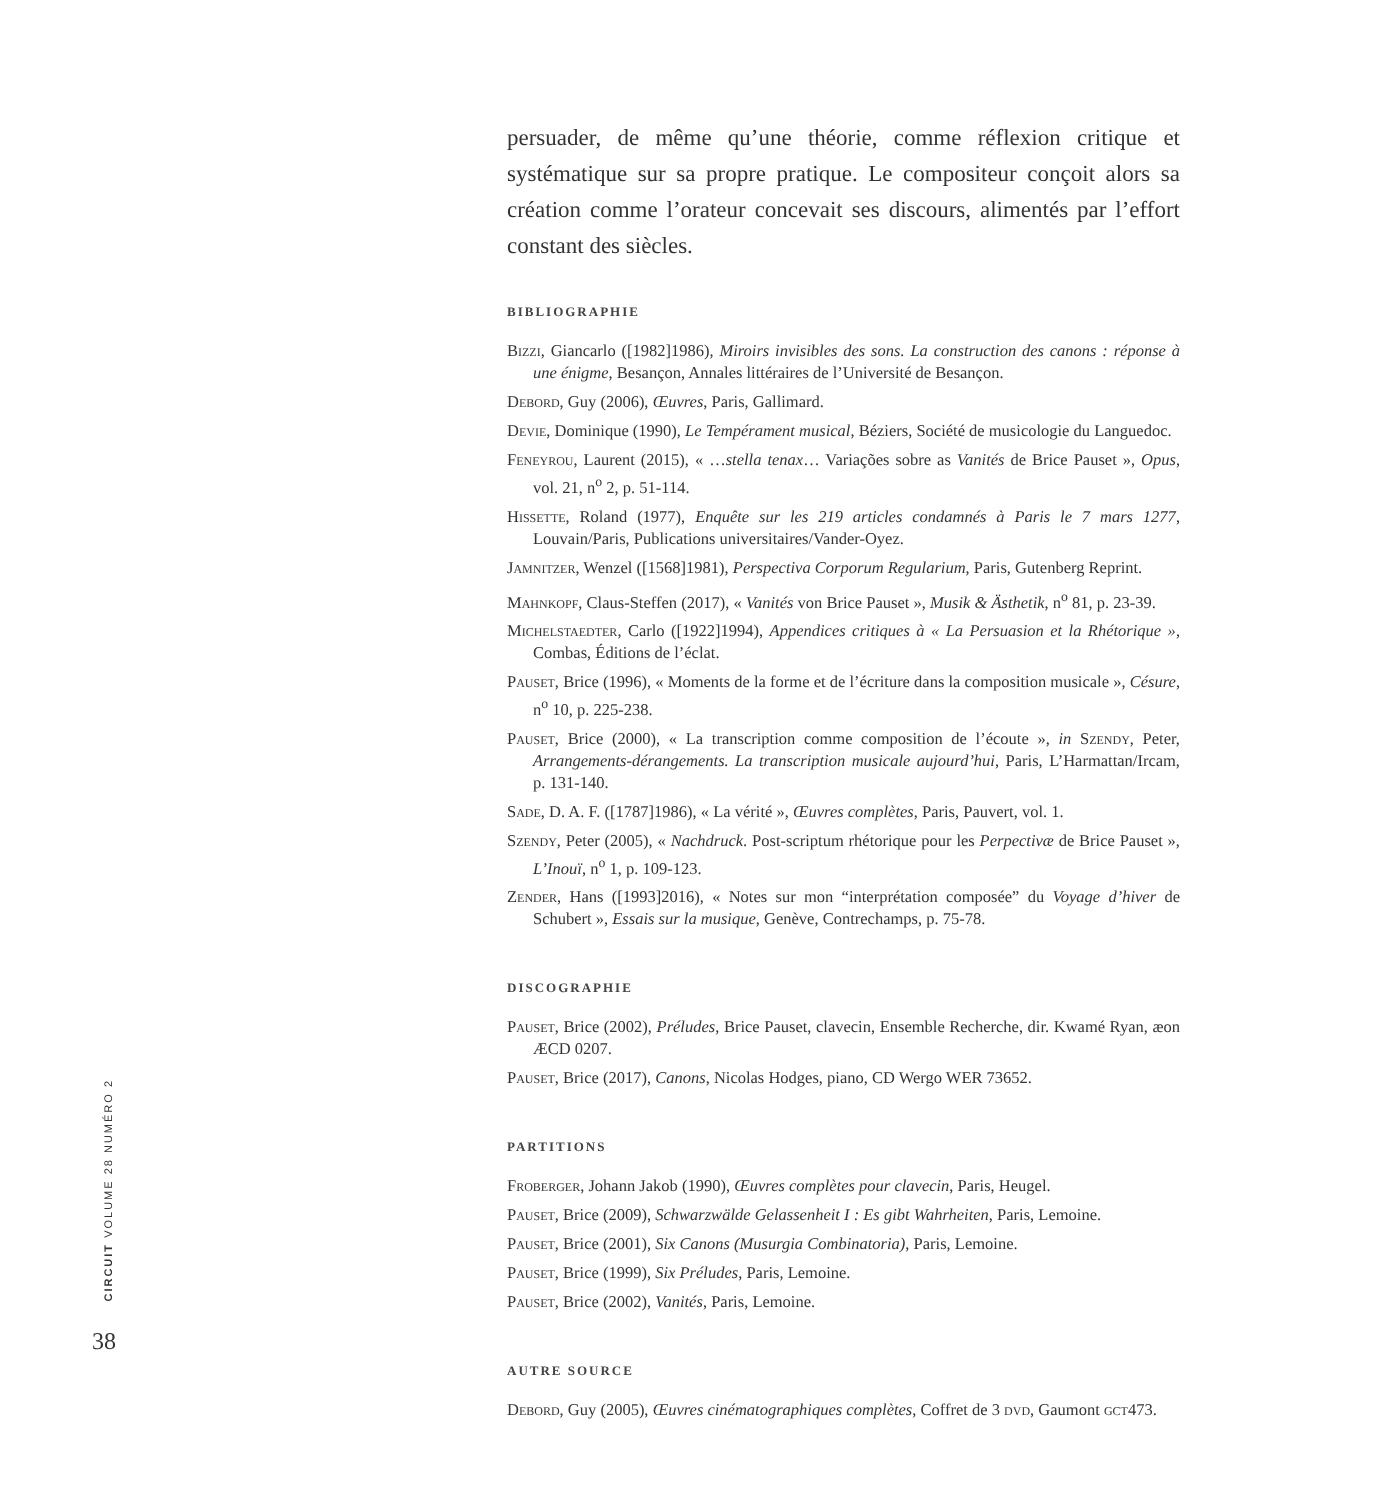persuader, de même qu’une théorie, comme réflexion critique et systématique sur sa propre pratique. Le compositeur conçoit alors sa création comme l’orateur concevait ses discours, alimentés par l’effort constant des siècles.
BIBLIOGRAPHIE
Bizzi, Giancarlo ([1982]1986), Miroirs invisibles des sons. La construction des canons : réponse à une énigme, Besançon, Annales littéraires de l’Université de Besançon.
Debord, Guy (2006), Œuvres, Paris, Gallimard.
Devie, Dominique (1990), Le Tempérament musical, Béziers, Société de musicologie du Languedoc.
Feneyrou, Laurent (2015), « …stella tenax… Variações sobre as Vanités de Brice Pauset », Opus, vol. 21, n<sup>o</sup> 2, p. 51-114.
Hissette, Roland (1977), Enquête sur les 219 articles condamnés à Paris le 7 mars 1277, Louvain/Paris, Publications universitaires/Vander-Oyez.
Jamnitzer, Wenzel ([1568]1981), Perspectiva Corporum Regularium, Paris, Gutenberg Reprint.
Mahnkopf, Claus-Steffen (2017), « Vanités von Brice Pauset », Musik & Ästhetik, n<sup>o</sup> 81, p. 23-39.
Michelstaedter, Carlo ([1922]1994), Appendices critiques à « La Persuasion et la Rhétorique », Combas, Éditions de l’éclat.
Pauset, Brice (1996), « Moments de la forme et de l’écriture dans la composition musicale », Césure, n<sup>o</sup> 10, p. 225-238.
Pauset, Brice (2000), « La transcription comme composition de l’écoute », in Szendy, Peter, Arrangements-dérangements. La transcription musicale aujourd’hui, Paris, L’Harmattan/Ircam, p. 131-140.
Sade, D. A. F. ([1787]1986), « La vérité », Œuvres complètes, Paris, Pauvert, vol. 1.
Szendy, Peter (2005), « Nachdruck. Post-scriptum rhétorique pour les Perpectivæ de Brice Pauset », L’Inouï, n<sup>o</sup> 1, p. 109-123.
Zender, Hans ([1993]2016), « Notes sur mon “interprétation composée” du Voyage d’hiver de Schubert », Essais sur la musique, Genève, Contrechamps, p. 75-78.
DISCOGRAPHIE
Pauset, Brice (2002), Préludes, Brice Pauset, clavecin, Ensemble Recherche, dir. Kwamé Ryan, æon ÆCD 0207.
Pauset, Brice (2017), Canons, Nicolas Hodges, piano, CD Wergo WER 73652.
PARTITIONS
Froberger, Johann Jakob (1990), Œuvres complètes pour clavecin, Paris, Heugel.
Pauset, Brice (2009), Schwarzwälde Gelassenheit I : Es gibt Wahrheiten, Paris, Lemoine.
Pauset, Brice (2001), Six Canons (Musurgia Combinatoria), Paris, Lemoine.
Pauset, Brice (1999), Six Préludes, Paris, Lemoine.
Pauset, Brice (2002), Vanités, Paris, Lemoine.
AUTRE SOURCE
Debord, Guy (2005), Œuvres cinématographiques complètes, Coffret de 3 dvd, Gaumont gct473.
CIRCUIT VOLUME 28 NUMÉRO 2
38